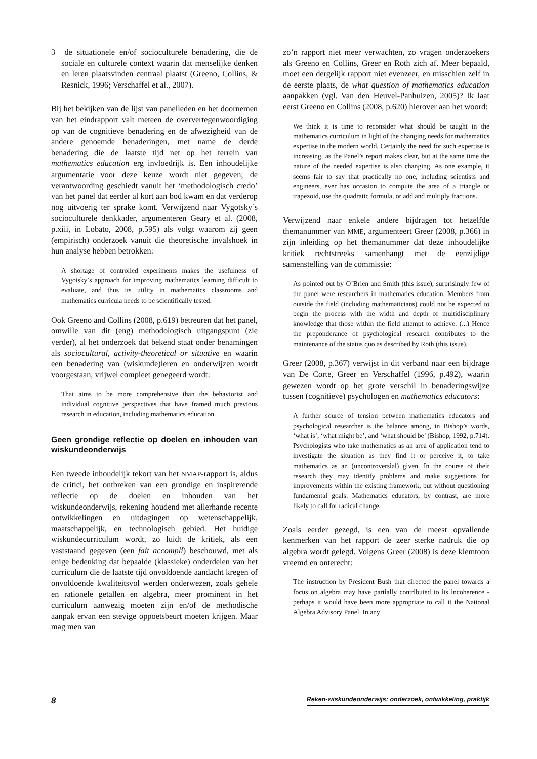3 de situationele en/of socioculturele benadering, die de sociale en culturele context waarin dat menselijke denken en leren plaatsvinden centraal plaatst (Greeno, Collins, & Resnick, 1996; Verschaffel et al., 2007).
Bij het bekijken van de lijst van panelleden en het doornemen van het eindrapport valt meteen de oververtegenwoordiging op van de cognitieve benadering en de afwezigheid van de andere genoemde benaderingen, met name de derde benadering die de laatste tijd net op het terrein van mathematics education erg invloedrijk is. Een inhoudelijke argumentatie voor deze keuze wordt niet gegeven; de verantwoording geschiedt vanuit het ‘methodologisch credo’ van het panel dat eerder al kort aan bod kwam en dat verderop nog uitvoerig ter sprake komt. Verwijzend naar Vygotsky’s socioculturele denkkader, argumenteren Geary et al. (2008, p.xiii, in Lobato, 2008, p.595) als volgt waarom zij geen (empirisch) onderzoek vanuit die theoretische invalshoek in hun analyse hebben betrokken:
A shortage of controlled experiments makes the usefulness of Vygotsky’s approach for improving mathematics learning difficult to evaluate, and thus its utility in mathematics classrooms and mathematics curricula needs to be scientifically tested.
Ook Greeno and Collins (2008, p.619) betreuren dat het panel, omwille van dit (eng) methodologisch uitgangspunt (zie verder), al het onderzoek dat bekend staat onder benamingen als sociocultural, activity-theoretical or situative en waarin een benadering van (wiskunde)leren en onderwijzen wordt voorgestaan, vrijwel compleet genegeerd wordt:
That aims to be more comprehensive than the behaviorist and individual cognitive perspectives that have framed much previous research in education, including mathematics education.
Geen grondige reflectie op doelen en inhouden van wiskundeonderwijs
Een tweede inhoudelijk tekort van het NMAP-rapport is, aldus de critici, het ontbreken van een grondige en inspirerende reflectie op de doelen en inhouden van het wiskundeonderwijs, rekening houdend met allerhande recente ontwikkelingen en uitdagingen op wetenschappelijk, maatschappelijk, en technologisch gebied. Het huidige wiskundecurriculum wordt, zo luidt de kritiek, als een vaststaand gegeven (een fait accompli) beschouwd, met als enige bedenking dat bepaalde (klassieke) onderdelen van het curriculum die de laatste tijd onvoldoende aandacht kregen of onvoldoende kwaliteitsvol werden onderwezen, zoals gehele en rationele getallen en algebra, meer prominent in het curriculum aanwezig moeten zijn en/of de methodische aanpak ervan een stevige oppoetsbeurt moeten krijgen. Maar mag men van
zo’n rapport niet meer verwachten, zo vragen onderzoekers als Greeno en Collins, Greer en Roth zich af. Meer bepaald, moet een dergelijk rapport niet evenzeer, en misschien zelf in de eerste plaats, de what question of mathematics education aanpakken (vgl. Van den Heuvel-Panhuizen, 2005)? Ik laat eerst Greeno en Collins (2008, p.620) hierover aan het woord:
We think it is time to reconsider what should be taught in the mathematics curriculum in light of the changing needs for mathematics expertise in the modern world. Certainly the need for such expertise is increasing, as the Panel’s report makes clear, but at the same time the nature of the needed expertise is also changing. As one example, it seems fair to say that practically no one, including scientists and engineers, ever has occasion to compute the area of a triangle or trapezoid, use the quadratic formula, or add and multiply fractions.
Verwijzend naar enkele andere bijdragen tot hetzelfde themanummer van MME, argumenteert Greer (2008, p.366) in zijn inleiding op het themanummer dat deze inhoudelijke kritiek rechtstreeks samenhangt met de eenzijdige samenstelling van de commissie:
As pointed out by O’Brien and Smith (this issue), surprisingly few of the panel were researchers in mathematics education. Members from outside the field (including mathematicians) could not be expected to begin the process with the width and depth of multidisciplinary knowledge that those within the field attempt to achieve. (...) Hence the preponderance of psychological research contributes to the maintenance of the status quo as described by Roth (this issue).
Greer (2008, p.367) verwijst in dit verband naar een bijdrage van De Corte, Greer en Verschaffel (1996, p.492), waarin gewezen wordt op het grote verschil in benaderingswijze tussen (cognitieve) psychologen en mathematics educators:
A further source of tension between mathematics educators and psychological researcher is the balance among, in Bishop’s words, ‘what is’, ‘what might be’, and ‘what should be’ (Bishop, 1992, p.714). Psychologists who take mathematics as an area of application tend to investigate the situation as they find it or perceive it, to take mathematics as an (uncontroversial) given. In the course of their research they may identify problems and make suggestions for improvements within the existing framework, but without questioning fundamental goals. Mathematics educators, by contrast, are more likely to call for radical change.
Zoals eerder gezegd, is een van de meest opvallende kenmerken van het rapport de zeer sterke nadruk die op algebra wordt gelegd. Volgens Greer (2008) is deze klemtoon vreemd en onterecht:
The instruction by President Bush that directed the panel towards a focus on algebra may have partially contributed to its incoherence - perhaps it would have been more appropriate to call it the National Algebra Advisory Panel. In any
8 Reken-wiskundeonderwijs: onderzoek, ontwikkeling, praktijk